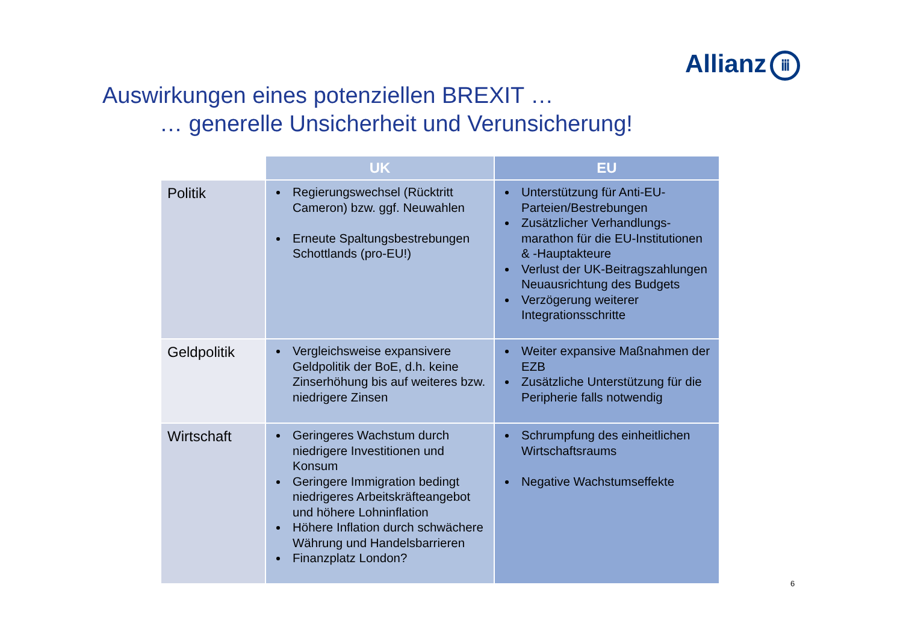Allianz ⅲ
Auswirkungen eines potenziellen BREXIT …
… generelle Unsicherheit und Verunsicherung!
| | UK | EU |
| --- | --- | --- |
| Politik | Regierungswechsel (Rücktritt Cameron) bzw. ggf. Neuwahlen Erneute Spaltungsbestrebungen Schottlands (pro-EU!) | Unterstützung für Anti-EU-Parteien/Bestrebungen Zusätzlicher Verhandlungs-marathon für die EU-Institutionen & -Hauptakteure Verlust der UK-Beitragszahlungen Neuausrichtung des Budgets Verzögerung weiterer Integrationsschritte |
| Geldpolitik | Vergleichsweise expansivere Geldpolitik der BoE, d.h. keine Zinserhöhung bis auf weiteres bzw. niedrigere Zinsen | Weiter expansive Maßnahmen der EZB Zusätzliche Unterstützung für die Peripherie falls notwendig |
| Wirtschaft | Geringeres Wachstum durch niedrigere Investitionen und Konsum Geringere Immigration bedingt niedrigeres Arbeitskräfteangebot und höhere Lohninflation Höhere Inflation durch schwächere Währung und Handelsbarrieren Finanzplatz London? | Schrumpfung des einheitlichen Wirtschaftsraums Negative Wachstumseffekte |
6